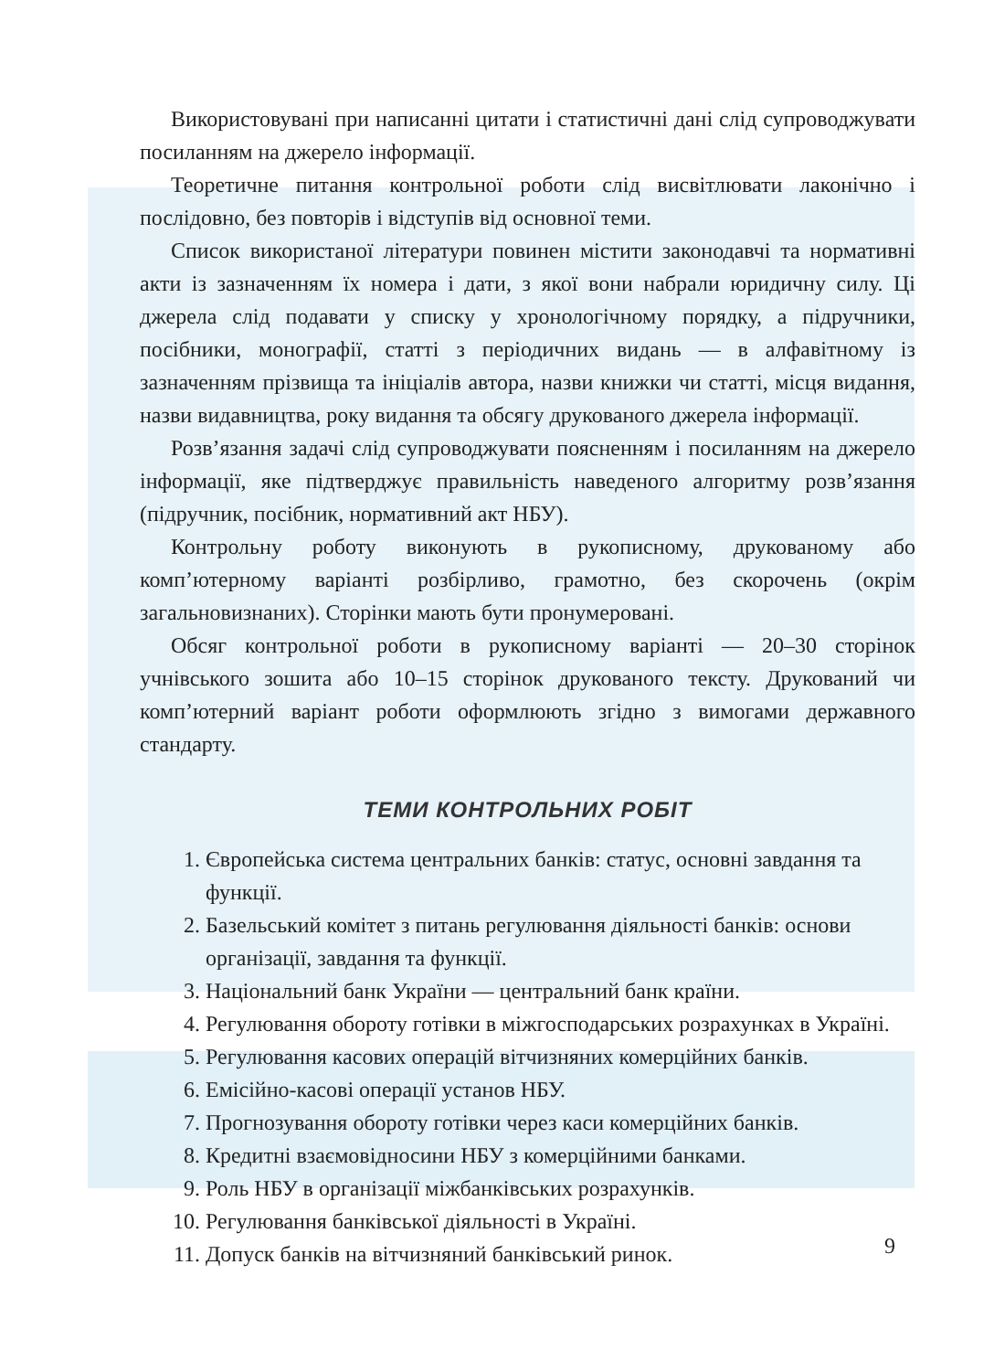Використовувані при написанні цитати і статистичні дані слід супроводжувати посиланням на джерело інформації.
Теоретичне питання контрольної роботи слід висвітлювати лаконічно і послідовно, без повторів і відступів від основної теми.
Список використаної літератури повинен містити законодавчі та нормативні акти із зазначенням їх номера і дати, з якої вони набрали юридичну силу. Ці джерела слід подавати у списку у хронологічному порядку, а підручники, посібники, монографії, статті з періодичних видань — в алфавітному із зазначенням прізвища та ініціалів автора, назви книжки чи статті, місця видання, назви видавництва, року видання та обсягу друкованого джерела інформації.
Розв’язання задачі слід супроводжувати поясненням і посиланням на джерело інформації, яке підтверджує правильність наведеного алгоритму розв’язання (підручник, посібник, нормативний акт НБУ).
Контрольну роботу виконують в рукописному, друкованому або комп’ютерному варіанті розбірливо, грамотно, без скорочень (окрім загальновизнаних). Сторінки мають бути пронумеровані.
Обсяг контрольної роботи в рукописному варіанті — 20–30 сторінок учнівського зошита або 10–15 сторінок друкованого тексту. Друкований чи комп’ютерний варіант роботи оформлюють згідно з вимогами державного стандарту.
ТЕМИ КОНТРОЛЬНИХ РОБІТ
1. Європейська система центральних банків: статус, основні завдання та функції.
2. Базельський комітет з питань регулювання діяльності банків: основи організації, завдання та функції.
3. Національний банк України — центральний банк країни.
4. Регулювання обороту готівки в міжгосподарських розрахунках в Україні.
5. Регулювання касових операцій вітчизняних комерційних банків.
6. Емісійно-касові операції установ НБУ.
7. Прогнозування обороту готівки через каси комерційних банків.
8. Кредитні взаємовідносини НБУ з комерційними банками.
9. Роль НБУ в організації міжбанківських розрахунків.
10. Регулювання банківської діяльності в Україні.
11. Допуск банків на вітчизняний банківський ринок.
9